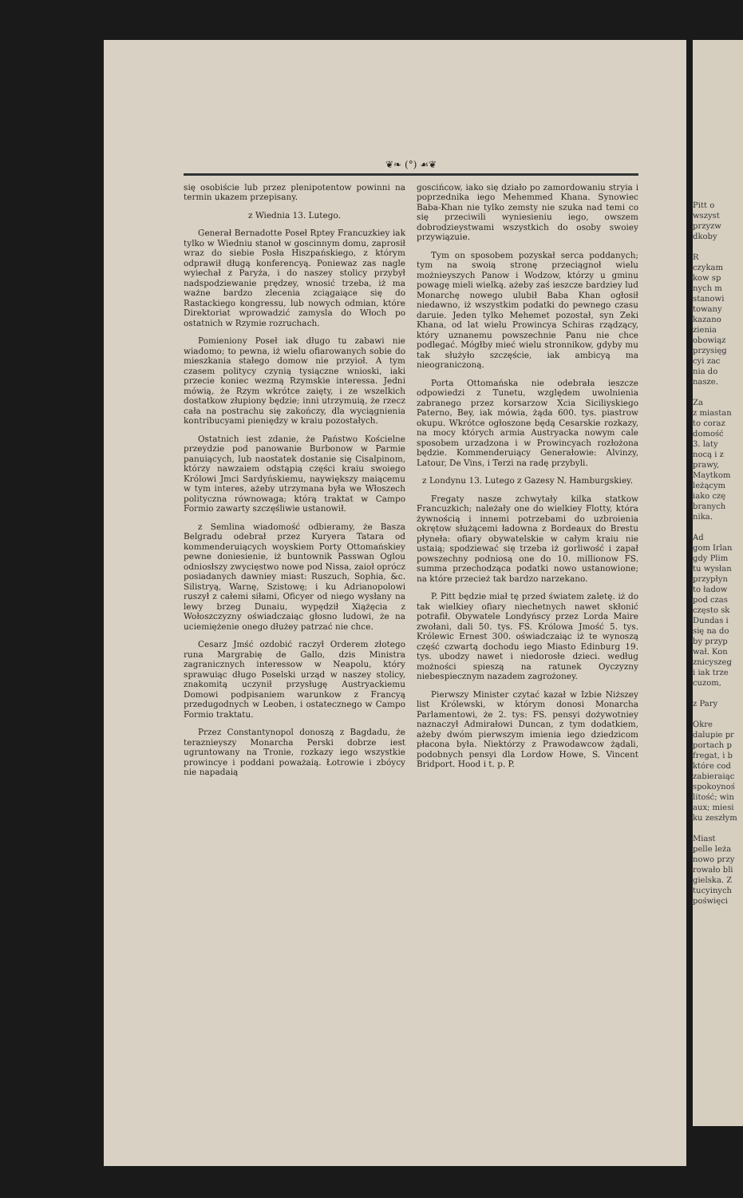❦❧ (°) ☙❦
się osobiście lub przez plenipotentow powinni na termin ukazem przepisany.
z Wiednia 13. Lutego.
Generał Bernadotte Poseł Rptey Francuzkiey iak tylko w Wiedniu stanoł w goscinnym domu, zaprosił wraz do siebie Posła Hiszpańskiego, z którym odprawił długą konferencyą. Poniewaz zas nagle wyiechał z Paryża, i do naszey stolicy przybył nadspodziewanie prędzey, wnosić trzeba, iż ma ważne bardzo zlecenia zciągaiące się do Rastackiego kongressu, lub nowych odmian, które Direktoriat wprowadzić zamysla do Włoch po ostatnich w Rzymie rozruchach.
Pomieniony Poseł iak długo tu zabawi nie wiadomo; to pewna, iż wielu ofiarowanych sobie do mieszkania stałego domow nie przyioł. A tym czasem politycy czynią tysiączne wnioski, iaki przecie koniec wezmą Rzymskie interessa. Jedni mówią, że Rzym wkrótce zaięty, i ze wszelkich dostatkow złupiony będzie; inni utrzymuią, że rzecz cała na postrachu się zakończy, dla wyciągnienia kontribucyami pieniędzy w kraiu pozostałych.
Ostatnich iest zdanie, że Państwo Kościelne przeydzie pod panowanie Burbonow w Parmie panuiących, lub naostatek dostanie się Cisalpinom, którzy nawzaiem odstąpią części kraiu swoiego Królowi Jmci Sardyńskiemu, naywiększy maiącemu w tym interes, ażeby utrzymana była we Włoszech polityczna równowaga; którą traktat w Campo Formio zawarty szczęśliwie ustanowił.
z Semlina wiadomość odbieramy, że Basza Belgradu odebrał przez Kuryera Tatara od kommenderuiących woyskiem Porty Ottomańskiey pewne doniesienie, iż buntownik Passwan Oglou odniosłszy zwycięstwo nowe pod Nissa, zaioł oprócz posiadanych dawniey miast: Ruszuch, Sophia, &c. Silistryą, Warnę, Szistowę; i ku Adrianopolowi ruszył z całemi siłami, Oficyer od niego wysłany na lewy brzeg Dunaiu, wypędził Xiążęcia z Wołoszczyzny oświadczaiąc głosno ludowi, że na uciemiężenie onego dłużey patrzać nie chce.
Cesarz Jmść ozdobić raczył Orderem złotego runa Margrabię de Gallo, dzis Ministra zagranicznych interessow w Neapolu, który sprawuiąc długo Poselski urząd w naszey stolicy, znakomitą uczynił przysługę Austryackiemu Domowi podpisaniem warunkow z Francyą przedugodnych w Leoben, i ostatecznego w Campo Formio traktatu.
Przez Constantynopol donoszą z Bagdadu, że teraznieyszy Monarcha Perski dobrze iest ugruntowany na Tronie, rozkazy iego wszystkie prowincye i poddani poważaią. Łotrowie i zbóycy nie napadaią
goscińcow, iako się działo po zamordowaniu stryia i poprzednika iego Mehemmed Khana. Synowiec Baba-Khan nie tylko zemsty nie szuka nad temi co się przeciwili wyniesieniu iego, owszem dobrodzieystwami wszystkich do osoby swoiey przywiązuie.
Tym on sposobem pozyskał serca poddanych; tym na swoią stronę przeciągnoł wielu możnieyszych Panow i Wodzow, którzy u gminu powagę mieli wielką. ażeby zaś ieszcze bardziey lud Monarchę nowego ulubił Baba Khan ogłosił niedawno, iż wszystkim podatki do pewnego czasu daruie. Jeden tylko Mehemet pozostał, syn Zeki Khana, od lat wielu Prowincya Schiras rządzący, który uznanemu powszechnie Panu nie chce podlegać. Mógłby mieć wielu stronnikow, gdyby mu tak służyło szczęście, iak ambicyą ma nieograniczoną.
Porta Ottomańska nie odebrała ieszcze odpowiedzi z Tunetu, względem uwolnienia zabranego przez korsarzow Xcia Siciliyskiego Paterno, Bey, iak mówia, żąda 600. tys. piastrow okupu. Wkrótce ogłoszone będą Cesarskie rozkazy, na mocy których armia Austryacka nowym cale sposobem urzadzona i w Prowincyach rozłożona będzie. Kommenderuiący Generałowie: Alvinzy, Latour, De Vins, i Terzi na radę przybyli.
z Londynu 13. Lutego z Gazesy N. Hamburgskiey.
Fregaty nasze zchwytały kilka statkow Francuzkich; należały one do wielkiey Flotty, która żywnością i innemi potrzebami do uzbroienia okrętow służącemi ładowna z Bordeaux do Brestu płyneła: ofiary obywatelskie w całym kraiu nie ustaią; spodziewać się trzeba iż gorliwość i zapał powszechny podniosą one do 10. millionow FS. summa przechodząca podatki nowo ustanowione; na które przecież tak bardzo narzekano.
P. Pitt będzie miał tę przed światem zaletę. iż do tak wielkiey ofiary niechetnych nawet skłonić potrafił. Obywatele Londyńscy przez Lorda Maire zwołani, dali 50. tys. FS. Królowa Jmość 5. tys. Królewic Ernest 300. oświadczaiąc iż te wynoszą część czwartą dochodu iego Miasto Edinburg 19. tys. ubodzy nawet i niedorosłe dzieci. według możności spieszą na ratunek Oyczyzny niebespiecznym nazadem zagrożoney.
Pierwszy Minister czytać kazał w Izbie Niższey list Królewski, w którym donosi Monarcha Parlamentowi, że 2. tys: FS. pensyi dożywotniey naznaczył Admirałowi Duncan, z tym dodatkiem, ażeby dwóm pierwszym imienia iego dziedzicom płacona była. Niektórzy z Prawodawcow żądali, podobnych pensyi dla Lordow Howe, S. Vincent Bridport. Hood i t. p. P.
Pitt o
wszyst
przyzw
dkoby
R
czykam
kow sp
nych m
stanowi
towany
kazano
zienia
obowiąz
przysięg
cyi zac
nia do
nasze.
Za
z miastan
to coraz
domość
3. laty
nocą i z
prawy,
Maytkom
leżącym
iako czę
branych
nika.
Ad
gom Irlan
gdy Plim
tu wysłan
przypłyn
to ładow
pod czas
często sk
Dundas i
się na do
by przyp
wał. Kon
znicyszeg
i iak trze
cuzom,
z Pary
Okre
dalupie pr
portach p
fregat, i b
które cod
zabieraiąc
spokoynoś
litość; win
aux; miesi
ku zeszłym
Miast
pelle leża
nowo przy
rowało bli
gielska. Z
tucyinych
poświęci